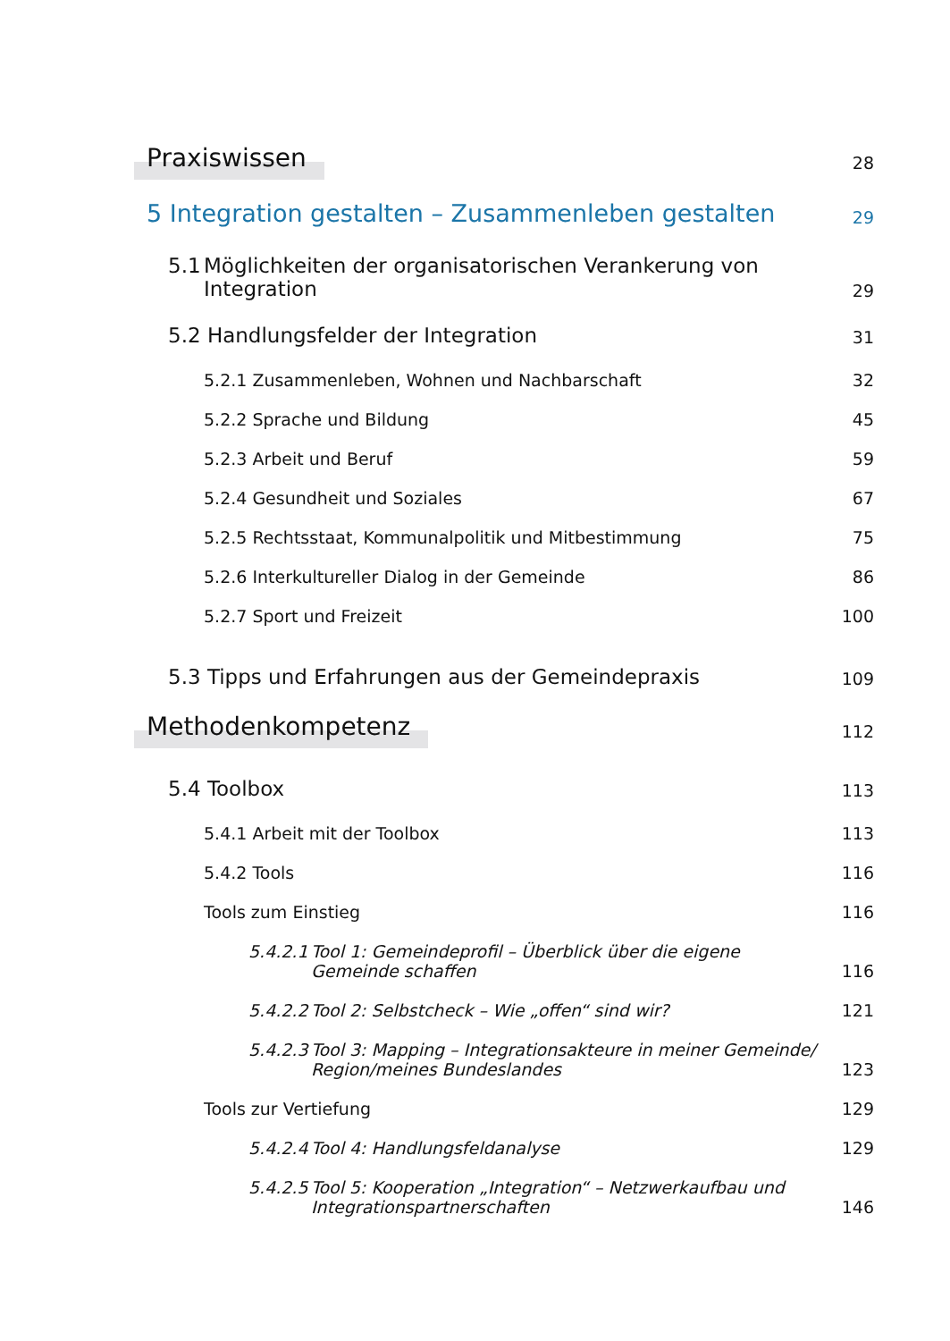Praxiswissen
28
5 Integration gestalten – Zusammenleben gestalten
29
5.1 Möglichkeiten der organisatorischen Verankerung von Integration
29
5.2 Handlungsfelder der Integration
31
5.2.1 Zusammenleben, Wohnen und Nachbarschaft
32
5.2.2 Sprache und Bildung
45
5.2.3 Arbeit und Beruf
59
5.2.4 Gesundheit und Soziales
67
5.2.5 Rechtsstaat, Kommunalpolitik und Mitbestimmung
75
5.2.6 Interkultureller Dialog in der Gemeinde
86
5.2.7 Sport und Freizeit
100
5.3 Tipps und Erfahrungen aus der Gemeindepraxis
109
Methodenkompetenz
112
5.4 Toolbox
113
5.4.1 Arbeit mit der Toolbox
113
5.4.2 Tools
116
Tools zum Einstieg
116
5.4.2.1 Tool 1: Gemeindeprofil – Überblick über die eigene Gemeinde schaffen
116
5.4.2.2 Tool 2: Selbstcheck – Wie „offen“ sind wir?
121
5.4.2.3 Tool 3: Mapping – Integrationsakteure in meiner Gemeinde/ Region/meines Bundeslandes
123
Tools zur Vertiefung
129
5.4.2.4 Tool 4: Handlungsfeldanalyse
129
5.4.2.5 Tool 5: Kooperation „Integration“ – Netzwerkaufbau und Integrationspartnerschaften
146